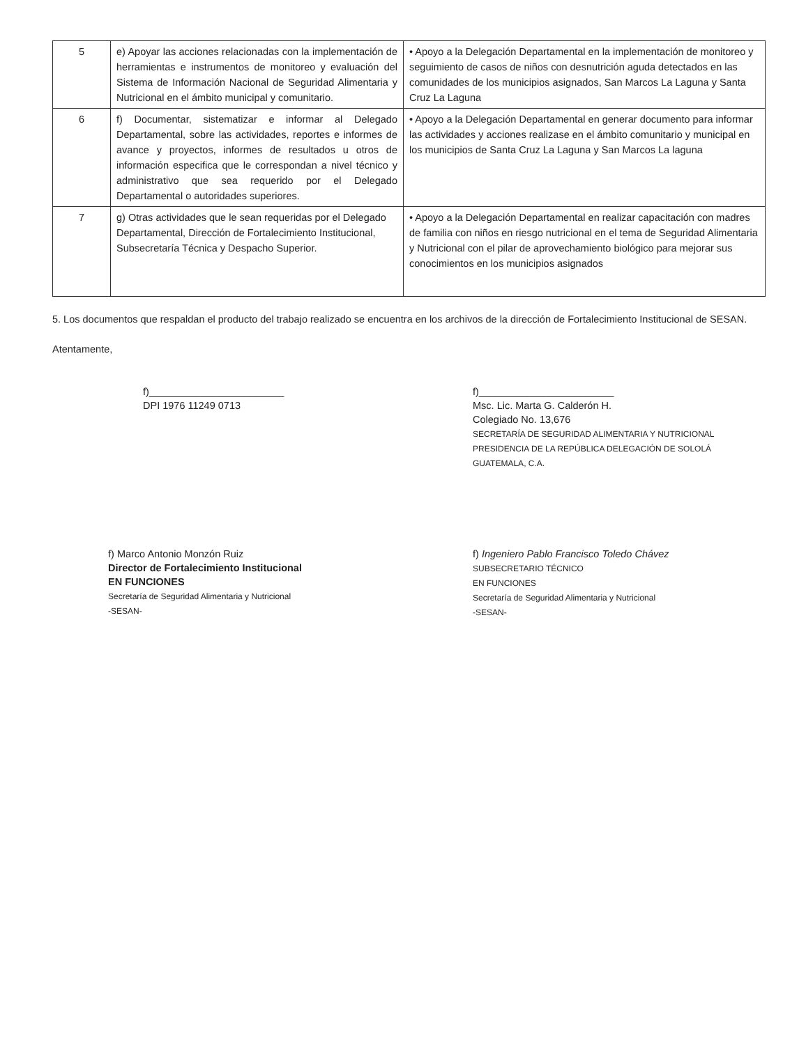| 5 | e) Apoyar las acciones relacionadas con la implementación de herramientas e instrumentos de monitoreo y evaluación del Sistema de Información Nacional de Seguridad Alimentaria y Nutricional en el ámbito municipal y comunitario. | • Apoyo a la Delegación Departamental en la implementación de monitoreo y seguimiento de casos de niños con desnutrición aguda detectados en las comunidades de los municipios asignados, San Marcos La Laguna y Santa Cruz La Laguna |
| 6 | f) Documentar, sistematizar e informar al Delegado Departamental, sobre las actividades, reportes e informes de avance y proyectos, informes de resultados u otros de información especifica que le correspondan a nivel técnico y administrativo que sea requerido por el Delegado Departamental o autoridades superiores. | • Apoyo a la Delegación Departamental en generar documento para informar las actividades y acciones realizase en el ámbito comunitario y municipal en los municipios de Santa Cruz La Laguna y San Marcos La laguna |
| 7 | g) Otras actividades que le sean requeridas por el Delegado Departamental, Dirección de Fortalecimiento Institucional, Subsecretaría Técnica y Despacho Superior. | • Apoyo a la Delegación Departamental en realizar capacitación con madres de familia con niños en riesgo nutricional en el tema de Seguridad Alimentaria y Nutricional con el pilar de aprovechamiento biológico para mejorar sus conocimientos en los municipios asignados |
5. Los documentos que respaldan el producto del trabajo realizado se encuentra en los archivos de la dirección de Fortalecimiento Institucional de SESAN.
Atentamente,
f)________________________
DPI 1976 11249 0713
f)________________________
Msc. Lic. Marta G. Calderón H.
Colegiado No. 13,676
SECRETARÍA DE SEGURIDAD ALIMENTARIA Y NUTRICIONAL PRESIDENCIA DE LA REPÚBLICA DELEGACIÓN DE SOLOLÁ GUATEMALA, C.A.
f) Marco Antonio Monzón Ruiz
Director de Fortalecimiento Institucional
EN FUNCIONES
Secretaría de Seguridad Alimentaria y Nutricional
-SESAN-
f) Ingeniero Pablo Francisco Toledo Chávez
SUBSECRETARIO TÉCNICO
EN FUNCIONES
Secretaría de Seguridad Alimentaria y Nutricional
-SESAN-